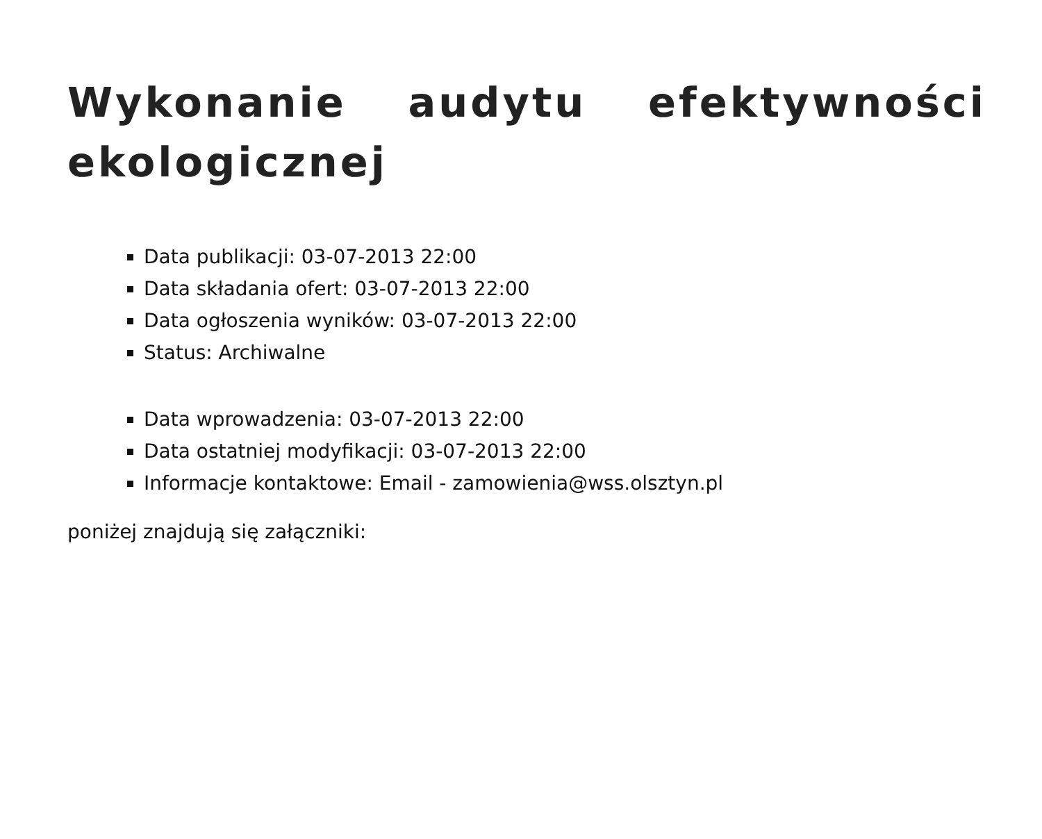Wykonanie audytu efektywności ekologicznej
Data publikacji: 03-07-2013 22:00
Data składania ofert: 03-07-2013 22:00
Data ogłoszenia wyników: 03-07-2013 22:00
Status: Archiwalne
Data wprowadzenia: 03-07-2013 22:00
Data ostatniej modyfikacji: 03-07-2013 22:00
Informacje kontaktowe: Email - zamowienia@wss.olsztyn.pl
poniżej znajdują się załączniki: